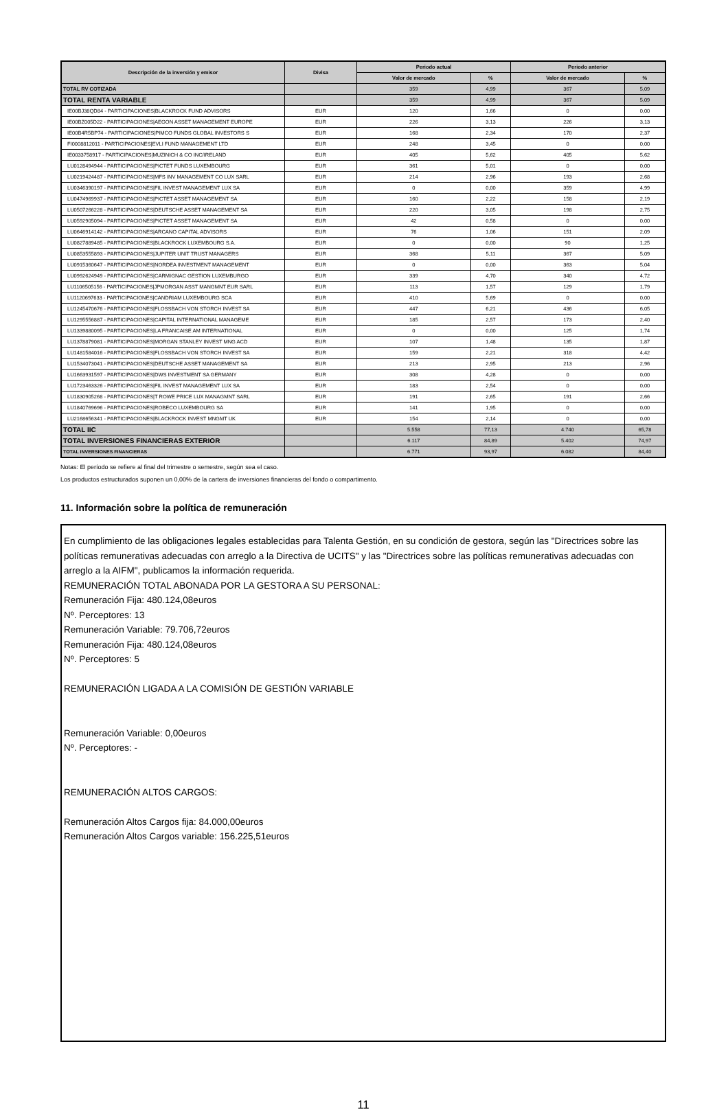| Descripción de la inversión y emisor | Divisa | Periodo actual | | Periodo anterior | |
| --- | --- | --- | --- | --- | --- |
| | | Valor de mercado | % | Valor de mercado | % |
| TOTAL RV COTIZADA | | 359 | 4,99 | 367 | 5,09 |
| TOTAL RENTA VARIABLE | | 359 | 4,99 | 367 | 5,09 |
| IE00BJ38QD84 - PARTICIPACIONES/BLACKROCK FUND ADVISORS | EUR | 120 | 1,66 | 0 | 0,00 |
| IE00BZ005D22 - PARTICIPACIONES/AEGON ASSET MANAGEMENT EUROPE | EUR | 226 | 3,13 | 226 | 3,13 |
| IE00B4R5BP74 - PARTICIPACIONES/PIMCO FUNDS GLOBAL INVESTORS S | EUR | 168 | 2,34 | 170 | 2,37 |
| FI0008812011 - PARTICIPACIONES/EVLI FUND MANAGEMENT LTD | EUR | 248 | 3,45 | 0 | 0,00 |
| IE0033758917 - PARTICIPACIONES/MUZINICH & CO INC/IRELAND | EUR | 405 | 5,62 | 405 | 5,62 |
| LU0128494944 - PARTICIPACIONES/PICTET FUNDS LUXEMBOURG | EUR | 361 | 5,01 | 0 | 0,00 |
| LU0219424487 - PARTICIPACIONES/MFS INV MANAGEMENT CO LUX SARL | EUR | 214 | 2,96 | 193 | 2,68 |
| LU0346390197 - PARTICIPACIONES/FIL INVEST MANAGEMENT LUX SA | EUR | 0 | 0,00 | 359 | 4,99 |
| LU0474969937 - PARTICIPACIONES/PICTET ASSET MANAGEMENT SA | EUR | 160 | 2,22 | 158 | 2,19 |
| LU0507266228 - PARTICIPACIONES/DEUTSCHE ASSET MANAGEMENT SA | EUR | 220 | 3,05 | 198 | 2,75 |
| LU0592905094 - PARTICIPACIONES/PICTET ASSET MANAGEMENT SA | EUR | 42 | 0,58 | 0 | 0,00 |
| LU0646914142 - PARTICIPACIONES/ARCANO CAPITAL ADVISORS | EUR | 76 | 1,06 | 151 | 2,09 |
| LU0827889485 - PARTICIPACIONES/BLACKROCK LUXEMBOURG S.A. | EUR | 0 | 0,00 | 90 | 1,25 |
| LU0853555893 - PARTICIPACIONES/JUPITER UNIT TRUST MANAGERS | EUR | 368 | 5,11 | 367 | 5,09 |
| LU0915360647 - PARTICIPACIONES/NORDEA INVESTMENT MANAGEMENT | EUR | 0 | 0,00 | 363 | 5,04 |
| LU0992624949 - PARTICIPACIONES/CARMIGNAC GESTION LUXEMBURGO | EUR | 339 | 4,70 | 340 | 4,72 |
| LU1106505156 - PARTICIPACIONES/JPMORGAN ASST MANGMNT EUR SARL | EUR | 113 | 1,57 | 129 | 1,79 |
| LU1120697633 - PARTICIPACIONES/CANDRIAM LUXEMBOURG SCA | EUR | 410 | 5,69 | 0 | 0,00 |
| LU1245470676 - PARTICIPACIONES/FLOSSBACH VON STORCH INVEST SA | EUR | 447 | 6,21 | 436 | 6,05 |
| LU1295556887 - PARTICIPACIONES/CAPITAL INTERNATIONAL MANAGEME | EUR | 185 | 2,57 | 173 | 2,40 |
| LU1339880095 - PARTICIPACIONES/LA FRANCAISE AM INTERNATIONAL | EUR | 0 | 0,00 | 125 | 1,74 |
| LU1378879081 - PARTICIPACIONES/MORGAN STANLEY INVEST MNG ACD | EUR | 107 | 1,48 | 135 | 1,87 |
| LU1481584016 - PARTICIPACIONES/FLOSSBACH VON STORCH INVEST SA | EUR | 159 | 2,21 | 318 | 4,42 |
| LU1534073041 - PARTICIPACIONES/DEUTSCHE ASSET MANAGEMENT SA | EUR | 213 | 2,95 | 213 | 2,96 |
| LU1663931597 - PARTICIPACIONES/DWS INVESTMENT SA GERMANY | EUR | 308 | 4,28 | 0 | 0,00 |
| LU1723463326 - PARTICIPACIONES/FIL INVEST MANAGEMENT LUX SA | EUR | 183 | 2,54 | 0 | 0,00 |
| LU1830905268 - PARTICIPACIONES/T ROWE PRICE LUX MANAGMNT SARL | EUR | 191 | 2,65 | 191 | 2,66 |
| LU1840769696 - PARTICIPACIONES/ROBECO LUXEMBOURG SA | EUR | 141 | 1,95 | 0 | 0,00 |
| LU2168656341 - PARTICIPACIONES/BLACKROCK INVEST MNGMT UK | EUR | 154 | 2,14 | 0 | 0,00 |
| TOTAL IIC | | 5.558 | 77,13 | 4.740 | 65,78 |
| TOTAL INVERSIONES FINANCIERAS EXTERIOR | | 6.117 | 84,89 | 5.402 | 74,97 |
| TOTAL INVERSIONES FINANCIERAS | | 6.771 | 93,97 | 6.082 | 84,40 |
Notas: El período se refiere al final del trimestre o semestre, según sea el caso.
Los productos estructurados suponen un 0,00% de la cartera de inversiones financieras del fondo o compartimento.
11. Información sobre la política de remuneración
En cumplimiento de las obligaciones legales establecidas para Talenta Gestión, en su condición de gestora, según las "Directrices sobre las políticas remunerativas adecuadas con arreglo a la Directiva de UCITS" y las "Directrices sobre las políticas remunerativas adecuadas con arreglo a la AIFM", publicamos la información requerida.
REMUNERACIÓN TOTAL ABONADA POR LA GESTORA A SU PERSONAL:
Remuneración Fija: 480.124,08euros
Nº. Perceptores: 13
Remuneración Variable: 79.706,72euros
Remuneración Fija: 480.124,08euros
Nº. Perceptores: 5
REMUNERACIÓN LIGADA A LA COMISIÓN DE GESTIÓN VARIABLE
Remuneración Variable: 0,00euros
Nº. Perceptores: -
REMUNERACIÓN ALTOS CARGOS:
Remuneración Altos Cargos fija: 84.000,00euros
Remuneración Altos Cargos variable: 156.225,51euros
11